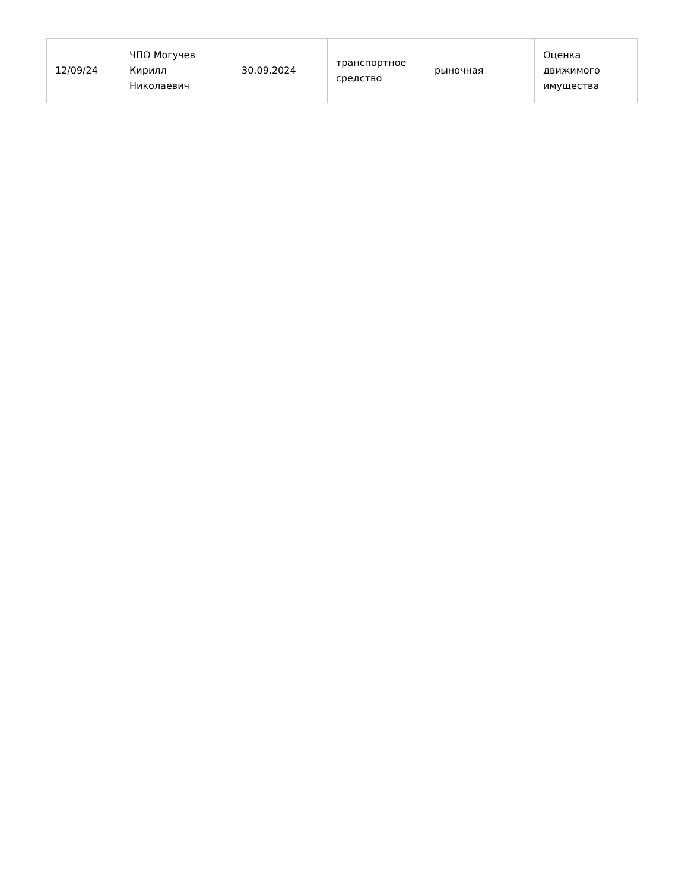| 12/09/24 | ЧПО Могучев Кирилл Николаевич | 30.09.2024 | транспортное средство | рыночная | Оценка движимого имущества |